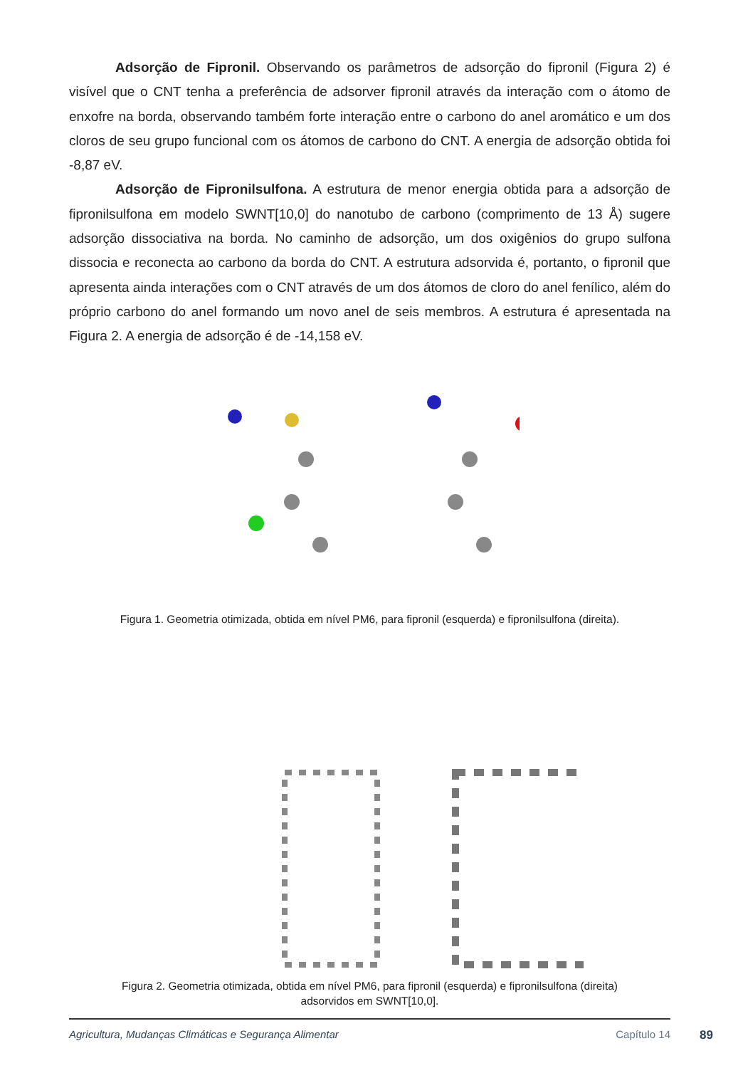Adsorção de Fipronil. Observando os parâmetros de adsorção do fipronil (Figura 2) é visível que o CNT tenha a preferência de adsorver fipronil através da interação com o átomo de enxofre na borda, observando também forte interação entre o carbono do anel aromático e um dos cloros de seu grupo funcional com os átomos de carbono do CNT. A energia de adsorção obtida foi -8,87 eV.
Adsorção de Fipronilsulfona. A estrutura de menor energia obtida para a adsorção de fipronilsulfona em modelo SWNT[10,0] do nanotubo de carbono (comprimento de 13 Å) sugere adsorção dissociativa na borda. No caminho de adsorção, um dos oxigênios do grupo sulfona dissocia e reconecta ao carbono da borda do CNT. A estrutura adsorvida é, portanto, o fipronil que apresenta ainda interações com o CNT através de um dos átomos de cloro do anel fenílico, além do próprio carbono do anel formando um novo anel de seis membros. A estrutura é apresentada na Figura 2. A energia de adsorção é de -14,158 eV.
Figura 1. Geometria otimizada, obtida em nível PM6, para fipronil (esquerda) e fipronilsulfona (direita).
Figura 2. Geometria otimizada, obtida em nível PM6, para fipronil (esquerda) e fipronilsulfona (direita)
adsorvidos em SWNT[10,0].
Agricultura, Mudanças Climáticas e Segurança Alimentar Capítulo 14 89